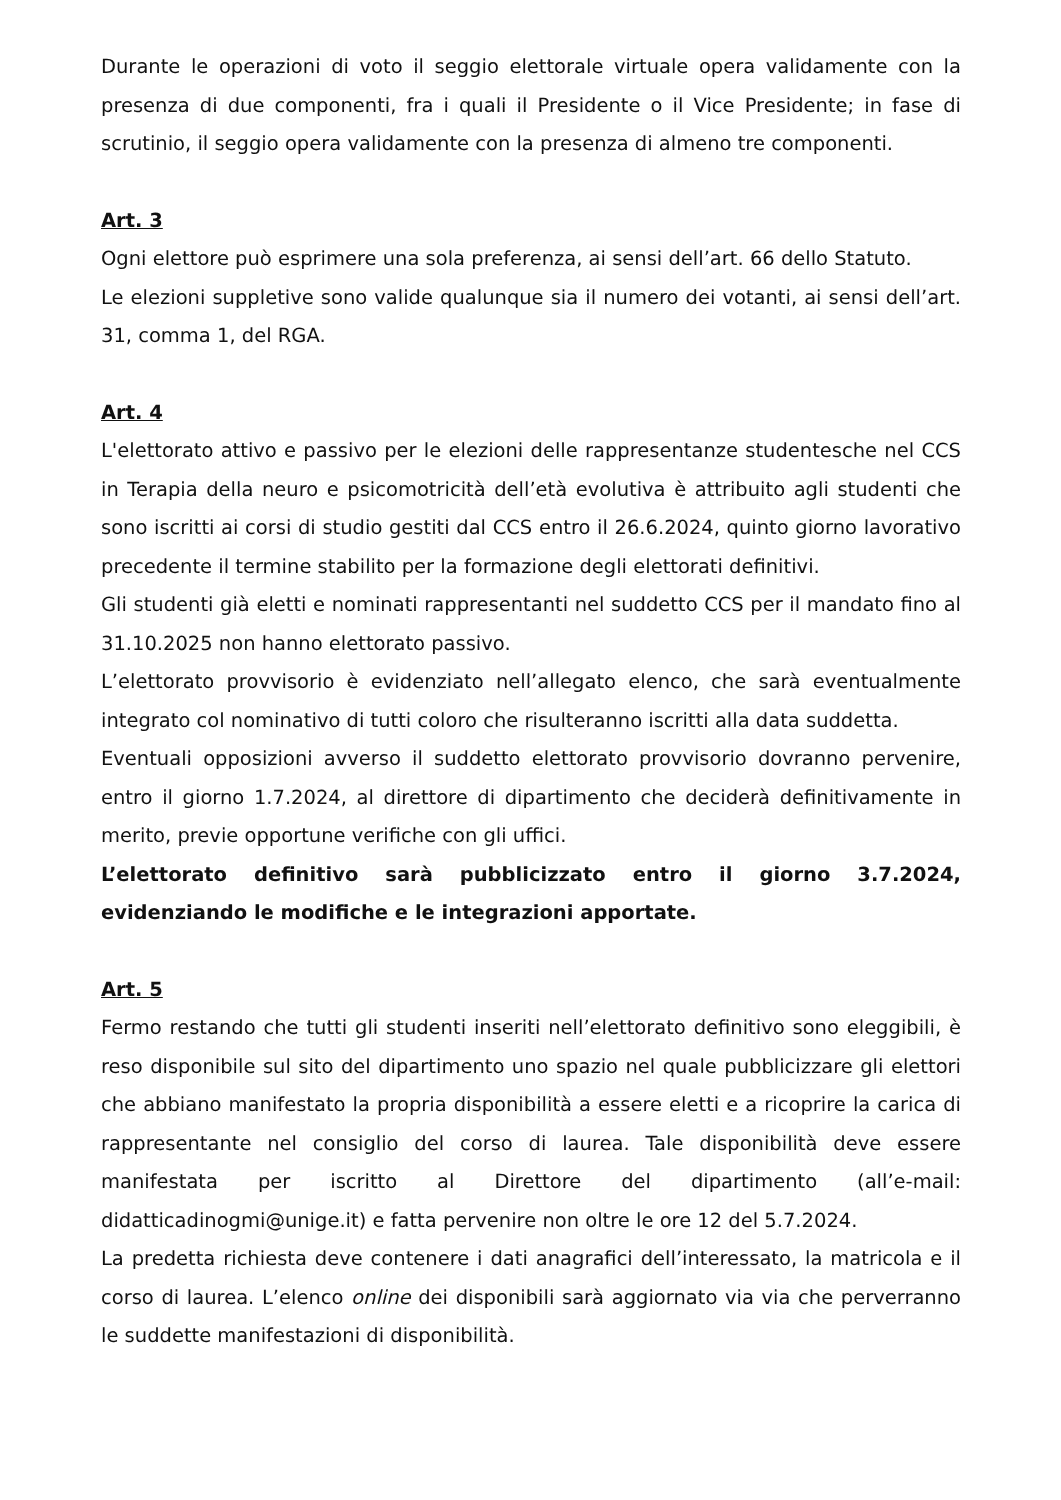Durante le operazioni di voto il seggio elettorale virtuale opera validamente con la presenza di due componenti, fra i quali il Presidente o il Vice Presidente; in fase di scrutinio, il seggio opera validamente con la presenza di almeno tre componenti.
Art. 3
Ogni elettore può esprimere una sola preferenza, ai sensi dell’art. 66 dello Statuto.
Le elezioni suppletive sono valide qualunque sia il numero dei votanti, ai sensi dell’art. 31, comma 1, del RGA.
Art. 4
L'elettorato attivo e passivo per le elezioni delle rappresentanze studentesche nel CCS in Terapia della neuro e psicomotricità dell’età evolutiva è attribuito agli studenti che sono iscritti ai corsi di studio gestiti dal CCS entro il 26.6.2024, quinto giorno lavorativo precedente il termine stabilito per la formazione degli elettorati definitivi.
Gli studenti già eletti e nominati rappresentanti nel suddetto CCS per il mandato fino al 31.10.2025 non hanno elettorato passivo.
L’elettorato provvisorio è evidenziato nell’allegato elenco, che sarà eventualmente integrato col nominativo di tutti coloro che risulteranno iscritti alla data suddetta.
Eventuali opposizioni avverso il suddetto elettorato provvisorio dovranno pervenire, entro il giorno 1.7.2024, al direttore di dipartimento che deciderà definitivamente in merito, previe opportune verifiche con gli uffici.
L’elettorato definitivo sarà pubblicizzato entro il giorno 3.7.2024, evidenziando le modifiche e le integrazioni apportate.
Art. 5
Fermo restando che tutti gli studenti inseriti nell’elettorato definitivo sono eleggibili, è reso disponibile sul sito del dipartimento uno spazio nel quale pubblicizzare gli elettori che abbiano manifestato la propria disponibilità a essere eletti e a ricoprire la carica di rappresentante nel consiglio del corso di laurea. Tale disponibilità deve essere manifestata per iscritto al Direttore del dipartimento (all’e-mail: didatticadinogmi@unige.it) e fatta pervenire non oltre le ore 12 del 5.7.2024.
La predetta richiesta deve contenere i dati anagrafici dell’interessato, la matricola e il corso di laurea. L’elenco online dei disponibili sarà aggiornato via via che perverranno le suddette manifestazioni di disponibilità.